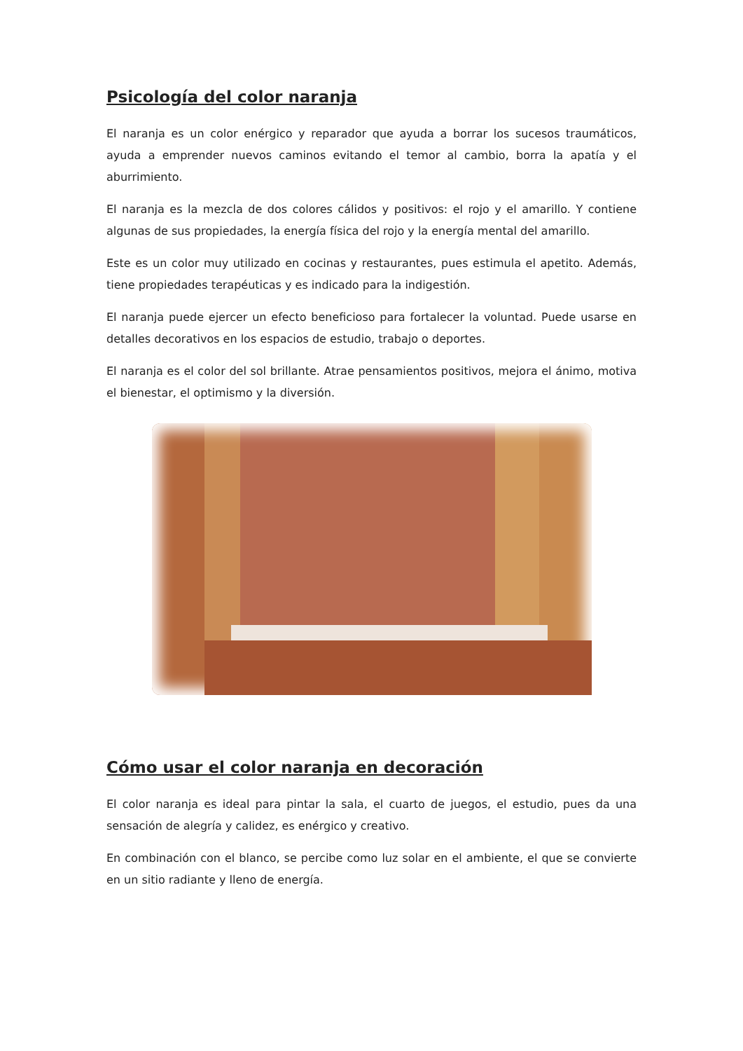Psicología del color naranja
El naranja es un color enérgico y reparador que ayuda a borrar los sucesos traumáticos, ayuda a emprender nuevos caminos evitando el temor al cambio, borra la apatía y el aburrimiento.
El naranja es la mezcla de dos colores cálidos y positivos: el rojo y el amarillo. Y contiene algunas de sus propiedades, la energía física del rojo y la energía mental del amarillo.
Este es un color muy utilizado en cocinas y restaurantes, pues estimula el apetito. Además, tiene propiedades terapéuticas y es indicado para la indigestión.
El naranja puede ejercer un efecto beneficioso para fortalecer la voluntad. Puede usarse en detalles decorativos en los espacios de estudio, trabajo o deportes.
El naranja es el color del sol brillante. Atrae pensamientos positivos, mejora el ánimo, motiva el bienestar, el optimismo y la diversión.
Cómo usar el color naranja en decoración
El color naranja es ideal para pintar la sala, el cuarto de juegos, el estudio, pues da una sensación de alegría y calidez, es enérgico y creativo.
En combinación con el blanco, se percibe como luz solar en el ambiente, el que se convierte en un sitio radiante y lleno de energía.